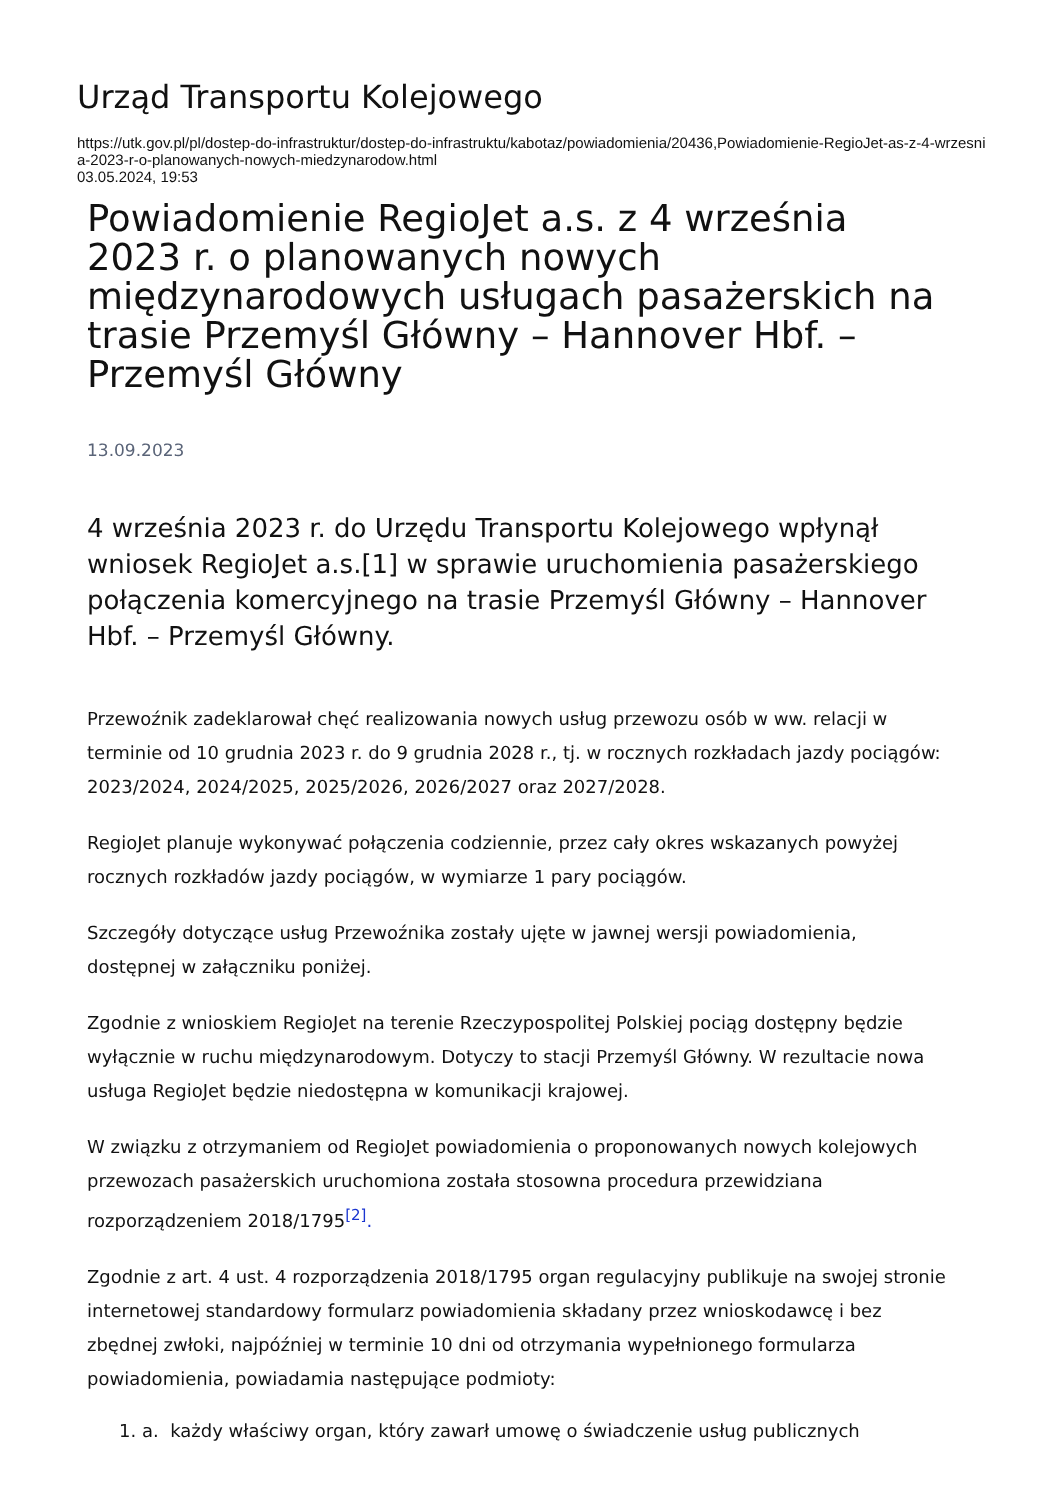Urząd Transportu Kolejowego
https://utk.gov.pl/pl/dostep-do-infrastruktur/dostep-do-infrastruktu/kabotaz/powiadomienia/20436,Powiadomienie-RegioJet-as-z-4-wrzesnia-2023-r-o-planowanych-nowych-miedzynarodow.html
03.05.2024, 19:53
Powiadomienie RegioJet a.s. z 4 września 2023 r. o planowanych nowych międzynarodowych usługach pasażerskich na trasie Przemyśl Główny – Hannover Hbf. – Przemyśl Główny
13.09.2023
4 września 2023 r. do Urzędu Transportu Kolejowego wpłynął wniosek RegioJet a.s.[1] w sprawie uruchomienia pasażerskiego połączenia komercyjnego na trasie Przemyśl Główny – Hannover Hbf. – Przemyśl Główny.
Przewoźnik zadeklarował chęć realizowania nowych usług przewozu osób w ww. relacji w terminie od 10 grudnia 2023 r. do 9 grudnia 2028 r., tj. w rocznych rozkładach jazdy pociągów: 2023/2024, 2024/2025, 2025/2026, 2026/2027 oraz 2027/2028.
RegioJet planuje wykonywać połączenia codziennie, przez cały okres wskazanych powyżej rocznych rozkładów jazdy pociągów, w wymiarze 1 pary pociągów.
Szczegóły dotyczące usług Przewoźnika zostały ujęte w jawnej wersji powiadomienia, dostępnej w załączniku poniżej.
Zgodnie z wnioskiem RegioJet na terenie Rzeczypospolitej Polskiej pociąg dostępny będzie wyłącznie w ruchu międzynarodowym. Dotyczy to stacji Przemyśl Główny. W rezultacie nowa usługa RegioJet będzie niedostępna w komunikacji krajowej.
W związku z otrzymaniem od RegioJet powiadomienia o proponowanych nowych kolejowych przewozach pasażerskich uruchomiona została stosowna procedura przewidziana rozporządzeniem 2018/1795<sup>[2]</sup>.
Zgodnie z art. 4 ust. 4 rozporządzenia 2018/1795 organ regulacyjny publikuje na swojej stronie internetowej standardowy formularz powiadomienia składany przez wnioskodawcę i bez zbędnej zwłoki, najpóźniej w terminie 10 dni od otrzymania wypełnionego formularza powiadomienia, powiadamia następujące podmioty:
1. a. każdy właściwy organ, który zawarł umowę o świadczenie usług publicznych